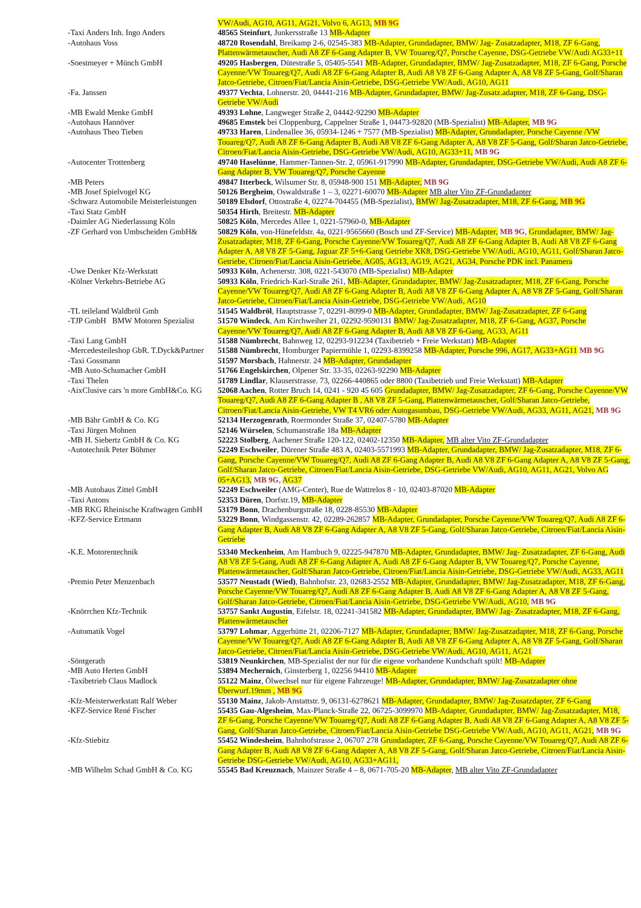| | VW/Audi, AG10, AG11, AG21, Volvo 6, AG13, MB 9G |
| -Taxi Anders Inh. Ingo Anders | 48565 Steinfurt , Junkersstraße 13 MB-Adapter |
| -Autohaus Voss | 48720 Rosendahl , Breikamp 2-6, 02545-383 MB-Adapter, Grundadapter, BMW/ Jag- Zusatzadapter, M18, ZF 6-Gang, Plattenwärmetauscher, Audi A8 ZF 6-Gang Adapter B, VW Touareg/Q7, Porsche Cayenne, DSG-Getriebe VW/Audi AG33+11 |
| -Soestmeyer + Münch GmbH | 49205 Hasbergen , Dütestraße 5, 05405-5541 MB-Adapter, Grundadapter, BMW/ Jag-Zusatzadapter, M18, ZF 6-Gang, Porsche Cayenne/VW Touareg/Q7, Audi A8 ZF 6-Gang Adapter B, Audi A8 V8 ZF 6-Gang Adapter A, A8 V8 ZF 5-Gang, Golf/Sharan Jatco-Getriebe, Citroen/Fiat/Lancia Aisin-Getriebe, DSG-Getriebe VW/Audi, AG10, AG11 |
| -Fa. Janssen | 49377 Vechta , Lohnerstr. 20, 04441-216 MB-Adapter, Grundadapter, BMW/ Jag-Zusatz.adapter, M18, ZF 6-Gang, DSG-Getriebe VW/Audi |
| -MB Ewald Menke GmbH | 49393 Lohne , Langweger Straße 2, 04442-92290 MB-Adapter |
| -Autohaus Hannöver | 49685 Emstek bei Cloppenburg, Cappelner Straße 1, 04473-92820 (MB-Spezialist) MB-Adapter, MB 9G |
| -Autohaus Theo Tieben | 49733 Haren , Lindenallee 36, 05934-1246 + 7577 (MB-Spezialist) MB-Adapter, Grundadapter, Porsche Cayenne /VW Touareg/Q7, Audi A8 ZF 6-Gang Adapter B, Audi A8 V8 ZF 6-Gang Adapter A, A8 V8 ZF 5-Gang, Golf/Sharan Jatco-Getriebe, Citroen/Fiat/Lancia Aisin-Getriebe, DSG-Getriebe VW/Audi, AG10, AG33+11, MB 9G |
| -Autocenter Trottenberg | 49740 Haselünne , Hammer-Tannen-Str. 2, 05961-917990 MB-Adapter, Grundadapter, DSG-Getriebe VW/Audi, Audi A8 ZF 6-Gang Adapter B, VW Touareg/Q7, Porsche Cayenne |
| -MB Peters | 49847 Itterbeck , Wilsumer Str. 8, 05948-900 151 MB-Adapter, MB 9G |
| -MB Josef Spielvogel KG | 50126 Bergheim , Oswaldstraße 1 – 3, 02271-60070 MB-Adapter MB alter Vito ZF-Grundadapter |
| -Schwarz Automobile Meisterleistungen | 50189 Elsdorf , Ottostraße 4, 02274-704455 (MB-Spezialist), BMW/ Jag-Zusatzadapter, M18, ZF 6-Gang, MB 9G |
| -Taxi Statz GmbH | 50354 Hirth , Breitestr. MB-Adapter |
| -Daimler AG Niederlassung Köln | 50825 Köln , Mercedes Allee 1, 0221-57960-0, MB-Adapter |
| -ZF Gerhard von Umbscheiden GmbH& | 50829 Köln , von-Hünefeldstr. 4a, 0221-9565660 (Bosch und ZF-Service) MB-Adapter, MB 9G , Grundadapter, BMW/ Jag-Zusatzadapter, M18, ZF 6-Gang, Porsche Cayenne/VW Touareg/Q7, Audi A8 ZF 6-Gang Adapter B, Audi A8 V8 ZF 6-Gang Adapter A, A8 V8 ZF 5-Gang, Jaguar ZF 5+6-Gang Getriebe XK8, DSG-Getriebe VW/Audi, AG10, AG11, Golf/Sharan Jatco-Getriebe, Citroen/Fiat/Lancia Aisin-Getriebe, AG05, AG13, AG19, AG21, AG34, Porsche PDK incl. Panamera |
| -Uwe Denker Kfz-Werkstatt | 50933 Köln , Achenerstr. 308, 0221-543070 (MB-Spezialist) MB-Adapter |
| -Kölner Verkehrs-Betriebe AG | 50933 Köln , Friedrich-Karl-Straße 261, MB-Adapter, Grundadapter, BMW/ Jag-Zusatzadapter, M18, ZF 6-Gang, Porsche Cayenne/VW Touareg/Q7, Audi A8 ZF 6-Gang Adapter B, Audi A8 V8 ZF 6-Gang Adapter A, A8 V8 ZF 5-Gang, Golf/Sharan Jatco-Getriebe, Citroen/Fiat/Lancia Aisin-Getriebe, DSG-Getriebe VW/Audi, AG10 |
| -TL teileland Waldbröl Gmb | 51545 Waldbröl , Hauptstrasse 7, 02291-8099-0 MB-Adapter, Grundadapter, BMW/ Jag-Zusatzadapter, ZF 6-Gang |
| -TJP GmbH BMW Motoren Spezialist | 51570 Windeck , Am Kirchweiher 21, 02292-9590131 BMW/ Jag-Zusatzadapter, M18, ZF 6-Gang, AG37, Porsche Cayenne/VW Touareg/Q7, Audi A8 ZF 6-Gang Adapter B, Audi A8 V8 ZF 6-Gang, AG33, AG11 |
| -Taxi Lang GmbH | 51588 Nümbrecht , Bahnweg 12, 02293-912234 (Taxibetrieb + Freie Werkstatt) MB-Adapter |
| -Mercedesteileshop GbR. T.Dyck&Partner | 51588 Nümbrecht , Homburger Papiermühle 1, 02293-8399258 MB-Adapter, Porsche 996, AG17, AG33+AG11 MB 9G |
| -Taxi Gossmann | 51597 Morsbach , Hahnerstr. 24 MB-Adapter, Grundadapter |
| -MB Auto-Schumacher GmbH | 51766 Engelskirchen , Olpener Str. 33-35, 02263-92290 MB-Adapter |
| -Taxi Thelen | 51789 Lindlar , Klauserstrasse. 73, 02266-440865 oder 8800 (Taxibetrieb und Freie Werkstatt) MB-Adapter |
| -AixClusive cars 'n more GmbH&Co. KG | 52068 Aachen , Rotter Bruch 14, 0241 - 920 45 605 Grundadapter, BMW/ Jag-Zusatzadapter, ZF 6-Gang, Porsche Cayenne/VW Touareg/Q7, Audi A8 ZF 6-Gang Adapter B , A8 V8 ZF 5-Gang, Plattenwärmetauscher, Golf/Sharan Jatco-Getriebe, Citroen/Fiat/Lancia Aisin-Getriebe, VW T4 VR6 oder Autogasumbau, DSG-Getriebe VW/Audi, AG33, AG11, AG21, MB 9G |
| -MB Bähr GmbH & Co. KG | 52134 Herzogenrath , Roermonder Straße 37, 02407-5780 MB-Adapter |
| -Taxi Jürgen Mohnen | 52146 Würselen , Schumanstraße 18a MB-Adapter |
| -MB H. Siebertz GmbH & Co. KG | 52223 Stolberg , Aachener Straße 120-122, 02402-12350 MB-Adapter, MB alter Vito ZF-Grundadapter |
| -Autotechnik Peter Böhmer | 52249 Eschweiler , Dürener Straße 483 A, 02403-5571993 MB-Adapter, Grundadapter, BMW/ Jag-Zusatzadapter, M18, ZF 6-Gang, Porsche Cayenne/VW Touareg/Q7, Audi A8 ZF 6-Gang Adapter B, Audi A8 V8 ZF 6-Gang Adapter A, A8 V8 ZF 5-Gang, Golf/Sharan Jatco-Getriebe, Citroen/Fiat/Lancia Aisin-Getriebe, DSG-Getriebe VW/Audi, AG10, AG11, AG21, Volvo AG 05+AG13, MB 9G , AG37 |
| -MB Autohaus Zittel GmbH | 52249 Eschweiler (AMG-Center), Rue de Wattrelos 8 - 10, 02403-87020 MB-Adapter |
| -Taxi Antons | 52353 Düren , Dorfstr.19, MB-Adapter |
| -MB RKG Rheinische Kraftwagen GmbH | 53179 Bonn , Drachenburgstraße 18, 0228-85530 MB-Adapter |
| -KFZ-Service Ertmann | 53229 Bonn , Windgassenstr. 42, 02289-262857 MB-Adapter, Grundadapter, Porsche Cayenne/VW Touareg/Q7, Audi A8 ZF 6-Gang Adapter B, Audi A8 V8 ZF 6-Gang Adapter A, A8 V8 ZF 5-Gang, Golf/Sharan Jatco-Getriebe, Citroen/Fiat/Lancia Aisin-Getriebe |
| -K.E. Motorentechnik | 53340 Meckenheim , Am Hambuch 9, 02225-947870 MB-Adapter, Grundadapter, BMW/ Jag- Zusatzadapter, ZF 6-Gang, Audi A8 V8 ZF 5-Gang, Audi A8 ZF 6-Gang Adapter A, Audi A8 ZF 6-Gang Adapter B, VW Touareg/Q7, Porsche Cayenne, Plattenwärmetauscher, Golf/Sharan Jatco-Getriebe, Citroen/Fiat/Lancia Aisin-Getriebe, DSG-Getriebe VW/Audi, AG33, AG11 |
| -Premio Peter Menzenbach | 53577 Neustadt (Wied) , Bahnhofstr. 23, 02683-2552 MB-Adapter, Grundadapter, BMW/ Jag-Zusatzadapter, M18, ZF 6-Gang, Porsche Cayenne/VW Touareg/Q7, Audi A8 ZF 6-Gang Adapter B, Audi A8 V8 ZF 6-Gang Adapter A, A8 V8 ZF 5-Gang, Golf/Sharan Jatco-Getriebe, Citroen/Fiat/Lancia Aisin-Getriebe, DSG-Getriebe VW/Audi, AG10, MB 9G |
| -Knörrchen Kfz-Technik | 53757 Sankt Augustin , Eifelstr. 18, 02241-341582 MB-Adapter, Grundadapter, BMW/ Jag- Zusatzadapter, M18, ZF 6-Gang, Plattenwärmetauscher |
| -Automatik Vogel | 53797 Lohmar , Aggerhütte 21, 02206-7127 MB-Adapter, Grundadapter, BMW/ Jag-Zusatzadapter, M18, ZF 6-Gang, Porsche Cayenne/VW Touareg/Q7, Audi A8 ZF 6-Gang Adapter B, Audi A8 V8 ZF 6-Gang Adapter A, A8 V8 ZF 5-Gang, Golf/Sharan Jatco-Getriebe, Citroen/Fiat/Lancia Aisin-Getriebe, DSG-Getriebe VW/Audi, AG10, AG11, AG21 |
| -Söntgerath | 53819 Neunkirchen , MB-Spezialist der nur für die eigene vorhandene Kundschaft spült! MB-Adapter |
| -MB Auto Herten GmbH | 53894 Mechernich , Ginsterberg 1, 02256 94410 MB-Adapter |
| -Taxibetrieb Claus Madlock | 55122 Mainz , Ölwechsel nur für eigene Fahrzeuge! MB-Adapter, Grundadapter, BMW/ Jag-Zusatzadapter ohne Überwurf.19mm , MB 9G |
| -Kfz-Meisterwerkstatt Ralf Weber | 55130 Mainz , Jakob-Anstattstr. 9, 06131-6278621 MB-Adapter, Grundadapter, BMW/ Jag-Zusatzdapter, ZF 6-Gang |
| -KFZ-Service René Fischer | 55435 Gau-Algesheim , Max-Planck-Straße 22, 06725-3099970 MB-Adapter, Grundadapter, BMW/ Jag-Zusatzadapter, M18, ZF 6-Gang, Porsche Cayenne/VW Touareg/Q7, Audi A8 ZF 6-Gang Adapter B, Audi A8 V8 ZF 6-Gang Adapter A, A8 V8 ZF 5-Gang, Golf/Sharan Jatco-Getriebe, Citroen/Fiat/Lancia Aisin-Getriebe DSG-Getriebe VW/Audi, AG10, AG11, AG21, MB 9G |
| -Kfz-Stiebitz | 55452 Windesheim , Bahnhofstrasse 2, 06707 278 Grundadapter, ZF 6-Gang, Porsche Cayenne/VW Touareg/Q7, Audi A8 ZF 6-Gang Adapter B, Audi A8 V8 ZF 6-Gang Adapter A, A8 V8 ZF 5-Gang, Golf/Sharan Jatco-Getriebe, Citroen/Fiat/Lancia Aisin-Getriebe DSG-Getriebe VW/Audi, AG10, AG33+AG11, |
| -MB Wilhelm Schad GmbH & Co. KG | 55545 Bad Kreuznach , Mainzer Straße 4 – 8, 0671-705-20 MB-Adapter , MB alter Vito ZF-Grundadapter |